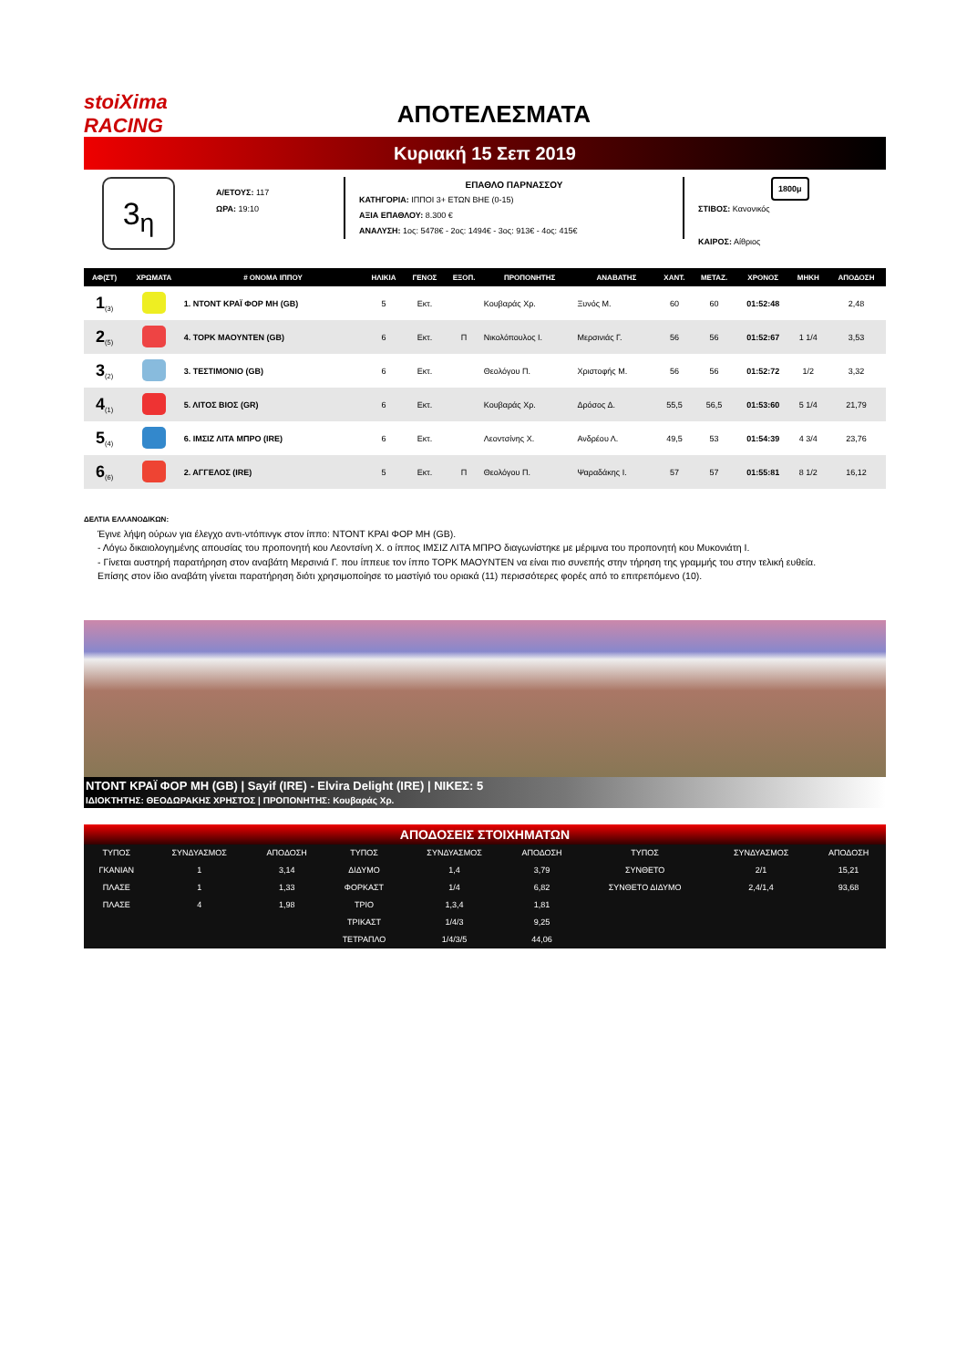stoiXima RACING
ΑΠΟΤΕΛΕΣΜΑΤΑ
Κυριακή 15 Σεπ 2019
3<sub>η</sub>
Α/ΕΤΟΥΣ: 117
ΩΡΑ: 19:10
ΕΠΑΘΛΟ ΠΑΡΝΑΣΣΟΥ
ΚΑΤΗΓΟΡΙΑ: ΙΠΠΟΙ 3+ ΕΤΩΝ ΒΗΕ (0-15)
ΑΞΙΑ ΕΠΑΘΛΟΥ: 8.300 €
ΑΝΑΛΥΣΗ: 1ος: 5478€ - 2ος: 1494€ - 3ος: 913€ - 4ος: 415€
1800μ
ΣΤΙΒΟΣ: Κανονικός
ΚΑΙΡΟΣ: Αίθριος
| ΑΦ(ΣΤ) | ΧΡΩΜΑΤΑ | # ΟΝΟΜΑ ΙΠΠΟΥ | ΗΛΙΚΙΑ | ΓΕΝΟΣ | ΕΞΟΠ. | ΠΡΟΠΟΝΗΤΗΣ | ΑΝΑΒΑΤΗΣ | ΧΑΝΤ. | ΜΕΤΑΖ. | ΧΡΟΝΟΣ | ΜΗΚΗ | ΑΠΟΔΟΣΗ |
| --- | --- | --- | --- | --- | --- | --- | --- | --- | --- | --- | --- | --- |
| 1<sub>(3)</sub> | | 1. ΝΤΟΝΤ ΚΡΑΪ ΦΟΡ ΜΗ (GB) | 5 | Εκτ. | | Κουβαράς Χρ. | Ξυνός Μ. | 60 | 60 | 01:52:48 | | 2,48 |
| 2<sub>(5)</sub> | | 4. ΤΟΡΚ ΜΑΟΥΝΤΕΝ (GB) | 6 | Εκτ. | Π | Νικολόπουλος Ι. | Μερσινιάς Γ. | 56 | 56 | 01:52:67 | 1 1/4 | 3,53 |
| 3<sub>(2)</sub> | | 3. ΤΕΣΤΙΜΟΝΙΟ (GB) | 6 | Εκτ. | | Θεολόγου Π. | Χριστοφής Μ. | 56 | 56 | 01:52:72 | 1/2 | 3,32 |
| 4<sub>(1)</sub> | | 5. ΛΙΤΟΣ ΒΙΟΣ (GR) | 6 | Εκτ. | | Κουβαράς Χρ. | Δρόσος Δ. | 55,5 | 56,5 | 01:53:60 | 5 1/4 | 21,79 |
| 5<sub>(4)</sub> | | 6. ΙΜΣΙΖ ΛΙΤΑ ΜΠΡΟ (IRE) | 6 | Εκτ. | | Λεοντσίνης Χ. | Ανδρέου Λ. | 49,5 | 53 | 01:54:39 | 4 3/4 | 23,76 |
| 6<sub>(6)</sub> | | 2. ΑΓΓΕΛΟΣ (IRE) | 5 | Εκτ. | Π | Θεολόγου Π. | Ψαραδάκης Ι. | 57 | 57 | 01:55:81 | 8 1/2 | 16,12 |
ΔΕΛΤΙΑ ΕΛΛΑΝΟΔΙΚΩΝ:
Έγινε λήψη ούρων για έλεγχο αντι-ντόπινγκ στον ίππο: ΝΤΟΝΤ ΚΡΑΙ ΦΟΡ ΜΗ (GB).
- Λόγω δικαιολογημένης απουσίας του προπονητή κου Λεοντσίνη Χ. ο ίππος ΙΜΣΙΖ ΛΙΤΑ ΜΠΡΟ διαγωνίστηκε με μέριμνα του προπονητή κου Μυκονιάτη Ι.
- Γίνεται αυστηρή παρατήρηση στον αναβάτη Μερσινιά Γ. που ίππευε τον ίππο ΤΟΡΚ ΜΑΟΥΝΤΕΝ να είναι πιο συνεπής στην τήρηση της γραμμής του στην τελική ευθεία.
Επίσης στον ίδιο αναβάτη γίνεται παρατήρηση διότι χρησιμοποίησε το μαστίγιό του οριακά (11) περισσότερες φορές από το επιτρεπόμενο (10).
ΝΤΟΝΤ ΚΡΑΪ ΦΟΡ ΜΗ (GB) | Sayif (IRE) - Elvira Delight (IRE) | ΝΙΚΕΣ: 5
ΙΔΙΟΚΤΗΤΗΣ: ΘΕΟΔΩΡΑΚΗΣ ΧΡΗΣΤΟΣ | ΠΡΟΠΟΝΗΤΗΣ: Κουβαράς Χρ.
ΑΠΟΔΟΣΕΙΣ ΣΤΟΙΧΗΜΑΤΩΝ
| ΤΥΠΟΣ | ΣΥΝΔΥΑΣΜΟΣ | ΑΠΟΔΟΣΗ | ΤΥΠΟΣ | ΣΥΝΔΥΑΣΜΟΣ | ΑΠΟΔΟΣΗ | ΤΥΠΟΣ | ΣΥΝΔΥΑΣΜΟΣ | ΑΠΟΔΟΣΗ |
| ΓΚΑΝΙΑΝ | 1 | 3,14 | ΔΙΔΥΜΟ | 1,4 | 3,79 | ΣΥΝΘΕΤΟ | 2/1 | 15,21 |
| ΠΛΑΣΕ | 1 | 1,33 | ΦΟΡΚΑΣΤ | 1/4 | 6,82 | ΣΥΝΘΕΤΟ ΔΙΔΥΜΟ | 2,4/1,4 | 93,68 |
| ΠΛΑΣΕ | 4 | 1,98 | ΤΡΙΟ | 1,3,4 | 1,81 | | | |
| | | | ΤΡΙΚΑΣΤ | 1/4/3 | 9,25 | | | |
| | | | ΤΕΤΡΑΠΛΟ | 1/4/3/5 | 44,06 | | | |